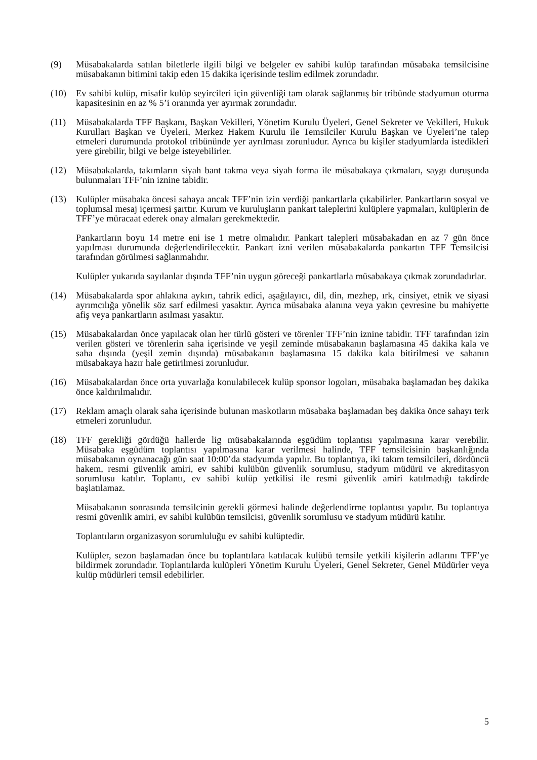(9) Müsabakalarda satılan biletlerle ilgili bilgi ve belgeler ev sahibi kulüp tarafından müsabaka temsilcisine müsabakanın bitimini takip eden 15 dakika içerisinde teslim edilmek zorundadır.
(10) Ev sahibi kulüp, misafir kulüp seyircileri için güvenliği tam olarak sağlanmış bir tribünde stadyumun oturma kapasitesinin en az % 5’i oranında yer ayırmak zorundadır.
(11) Müsabakalarda TFF Başkanı, Başkan Vekilleri, Yönetim Kurulu Üyeleri, Genel Sekreter ve Vekilleri, Hukuk Kurulları Başkan ve Üyeleri, Merkez Hakem Kurulu ile Temsilciler Kurulu Başkan ve Üyeleri’ne talep etmeleri durumunda protokol tribününde yer ayrılması zorunludur. Ayrıca bu kişiler stadyumlarda istedikleri yere girebilir, bilgi ve belge isteyebilirler.
(12) Müsabakalarda, takımların siyah bant takma veya siyah forma ile müsabakaya çıkmaları, saygı duruşunda bulunmaları TFF’nin iznine tabidir.
(13) Kulüpler müsabaka öncesi sahaya ancak TFF’nin izin verdiği pankartlarla çıkabilirler. Pankartların sosyal ve toplumsal mesaj içermesi şarttır. Kurum ve kuruluşların pankart taleplerini kulüplere yapmaları, kulüplerin de TFF’ye müracaat ederek onay almaları gerekmektedir.
Pankartların boyu 14 metre eni ise 1 metre olmalıdır. Pankart talepleri müsabakadan en az 7 gün önce yapılması durumunda değerlendirilecektir. Pankart izni verilen müsabakalarda pankartın TFF Temsilcisi tarafından görülmesi sağlanmalıdır.
Kulüpler yukarıda sayılanlar dışında TFF’nin uygun göreceği pankartlarla müsabakaya çıkmak zorundadırlar.
(14) Müsabakalarda spor ahlakına aykırı, tahrik edici, aşağılayıcı, dil, din, mezhep, ırk, cinsiyet, etnik ve siyasi ayrımcılığa yönelik söz sarf edilmesi yasaktır. Ayrıca müsabaka alanına veya yakın çevresine bu mahiyette afiş veya pankartların asılması yasaktır.
(15) Müsabakalardan önce yapılacak olan her türlü gösteri ve törenler TFF’nin iznine tabidir. TFF tarafından izin verilen gösteri ve törenlerin saha içerisinde ve yeşil zeminde müsabakanın başlamasına 45 dakika kala ve saha dışında (yeşil zemin dışında) müsabakanın başlamasına 15 dakika kala bitirilmesi ve sahanın müsabakaya hazır hale getirilmesi zorunludur.
(16) Müsabakalardan önce orta yuvarlağa konulabilecek kulüp sponsor logoları, müsabaka başlamadan beş dakika önce kaldırılmalıdır.
(17) Reklam amaçlı olarak saha içerisinde bulunan maskotların müsabaka başlamadan beş dakika önce sahayı terk etmeleri zorunludur.
(18) TFF gerekliği gördüğü hallerde lig müsabakalarında eşgüdüm toplantısı yapılmasına karar verebilir. Müsabaka eşgüdüm toplantısı yapılmasına karar verilmesi halinde, TFF temsilcisinin başkanlığında müsabakanın oynanacağı gün saat 10:00’da stadyumda yapılır. Bu toplantıya, iki takım temsilcileri, dördüncü hakem, resmi güvenlik amiri, ev sahibi kulübün güvenlik sorumlusu, stadyum müdürü ve akreditasyon sorumlusu katılır. Toplantı, ev sahibi kulüp yetkilisi ile resmi güvenlik amiri katılmadığı takdirde başlatılamaz.
Müsabakanın sonrasında temsilcinin gerekli görmesi halinde değerlendirme toplantısı yapılır. Bu toplantıya resmi güvenlik amiri, ev sahibi kulübün temsilcisi, güvenlik sorumlusu ve stadyum müdürü katılır.
Toplantıların organizasyon sorumluluğu ev sahibi kulüptedir.
Kulüpler, sezon başlamadan önce bu toplantılara katılacak kulübü temsile yetkili kişilerin adlarını TFF’ye bildirmek zorundadır. Toplantılarda kulüpleri Yönetim Kurulu Üyeleri, Genel Sekreter, Genel Müdürler veya kulüp müdürleri temsil edebilirler.
5